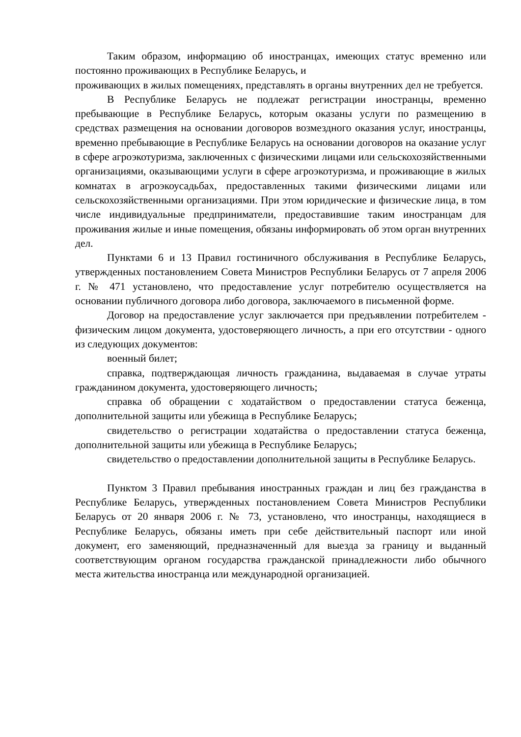Таким образом, информацию об иностранцах, имеющих статус временно или постоянно проживающих в Республике Беларусь, и
проживающих в жилых помещениях, представлять в органы внутренних дел не требуется.
В Республике Беларусь не подлежат регистрации иностранцы, временно пребывающие в Республике Беларусь, которым оказаны услуги по размещению в средствах размещения на основании договоров возмездного оказания услуг, иностранцы, временно пребывающие в Республике Беларусь на основании договоров на оказание услуг в сфере агроэкотуризма, заключенных с физическими лицами или сельскохозяйственными организациями, оказывающими услуги в сфере агроэкотуризма, и проживающие в жилых комнатах в агроэкоусадьбах, предоставленных такими физическими лицами или сельскохозяйственными организациями. При этом юридические и физические лица, в том числе индивидуальные предприниматели, предоставившие таким иностранцам для проживания жилые и иные помещения, обязаны информировать об этом орган внутренних дел.
Пунктами 6 и 13 Правил гостиничного обслуживания в Республике Беларусь, утвержденных постановлением Совета Министров Республики Беларусь от 7 апреля 2006 г. № 471 установлено, что предоставление услуг потребителю осуществляется на основании публичного договора либо договора, заключаемого в письменной форме.
Договор на предоставление услуг заключается при предъявлении потребителем - физическим лицом документа, удостоверяющего личность, а при его отсутствии - одного из следующих документов:
военный билет;
справка, подтверждающая личность гражданина, выдаваемая в случае утраты гражданином документа, удостоверяющего личность;
справка об обращении с ходатайством о предоставлении статуса беженца, дополнительной защиты или убежища в Республике Беларусь;
свидетельство о регистрации ходатайства о предоставлении статуса беженца, дополнительной защиты или убежища в Республике Беларусь;
свидетельство о предоставлении дополнительной защиты в Республике Беларусь.
Пунктом 3 Правил пребывания иностранных граждан и лиц без гражданства в Республике Беларусь, утвержденных постановлением Совета Министров Республики Беларусь от 20 января 2006 г. № 73, установлено, что иностранцы, находящиеся в Республике Беларусь, обязаны иметь при себе действительный паспорт или иной документ, его заменяющий, предназначенный для выезда за границу и выданный соответствующим органом государства гражданской принадлежности либо обычного места жительства иностранца или международной организацией.